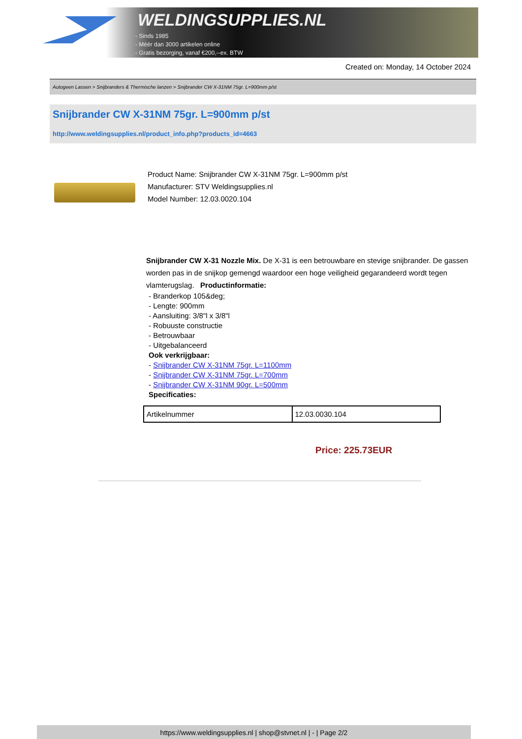WELDINGSUPPLIES.NL
- Sinds 1985
- Méér dan 3000 artikelen online
- Gratis bezorging, vanaf €200,--ex. BTW
Created on: Monday, 14 October 2024
Autogeen Lassen > Snijbranders & Thermische lanzen > Snijbrander CW X-31NM 75gr. L=900mm p/st
Snijbrander CW X-31NM 75gr. L=900mm p/st
http://www.weldingsupplies.nl/product_info.php?products_id=4663
Product Name: Snijbrander CW X-31NM 75gr. L=900mm p/st
Manufacturer: STV Weldingsupplies.nl
Model Number: 12.03.0020.104
Snijbrander CW X-31 Nozzle Mix. De X-31 is een betrouwbare en stevige snijbrander. De gassen worden pas in de snijkop gemengd waardoor een hoge veiligheid gegarandeerd wordt tegen vlamterugslag. Productinformatie:
- Branderkop 105&deg;
- Lengte: 900mm
- Aansluiting: 3/8"l x 3/8"l
- Robuuste constructie
- Betrouwbaar
- Uitgebalanceerd
Ook verkrijgbaar:
- Snijbrander CW X-31NM 75gr. L=1100mm
- Snijbrander CW X-31NM 75gr. L=700mm
- Snijbrander CW X-31NM 90gr. L=500mm
Specificaties:
| Artikelnummer | 12.03.0030.104 |
Price: 225.73EUR
https://www.weldingsupplies.nl | shop@stvnet.nl | - | Page 2/2